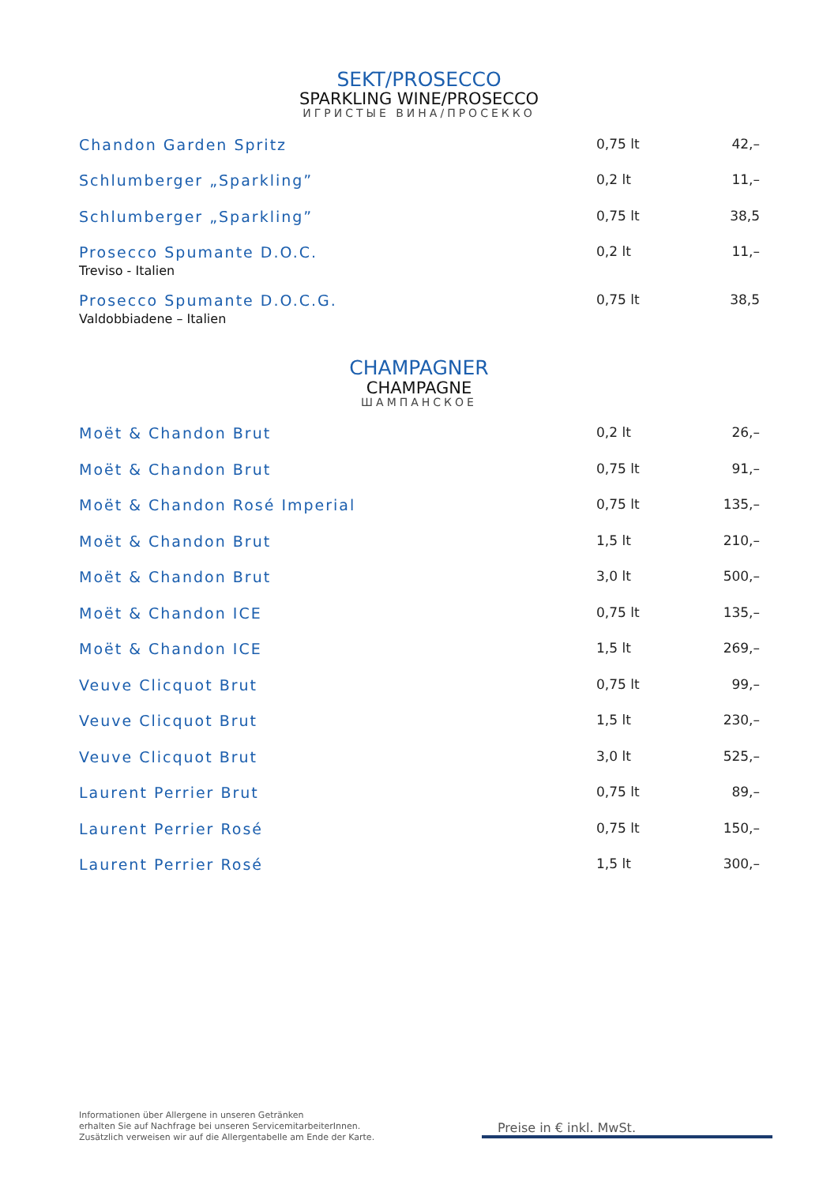SEKT/PROSECCO
SPARKLING WINE/PROSECCO
ИГРИСТЫЕ ВИНА/ПРОСЕККО
| Chandon Garden Spritz | 0,75 lt | 42,– |
| Schlumberger „Sparkling” | 0,2 lt | 11,– |
| Schlumberger „Sparkling” | 0,75 lt | 38,5 |
| Prosecco Spumante D.O.C. Treviso - Italien | 0,2 lt | 11,– |
| Prosecco Spumante D.O.C.G. Valdobbiadene – Italien | 0,75 lt | 38,5 |
CHAMPAGNER
CHAMPAGNE
ШАМПАНСКОЕ
| Moët & Chandon Brut | 0,2 lt | 26,– |
| Moët & Chandon Brut | 0,75 lt | 91,– |
| Moët & Chandon Rosé Imperial | 0,75 lt | 135,– |
| Moët & Chandon Brut | 1,5 lt | 210,– |
| Moët & Chandon Brut | 3,0 lt | 500,– |
| Moët & Chandon ICE | 0,75 lt | 135,– |
| Moët & Chandon ICE | 1,5 lt | 269,– |
| Veuve Clicquot Brut | 0,75 lt | 99,– |
| Veuve Clicquot Brut | 1,5 lt | 230,– |
| Veuve Clicquot Brut | 3,0 lt | 525,– |
| Laurent Perrier Brut | 0,75 lt | 89,– |
| Laurent Perrier Rosé | 0,75 lt | 150,– |
| Laurent Perrier Rosé | 1,5 lt | 300,– |
Informationen über Allergene in unseren Getränken
erhalten Sie auf Nachfrage bei unseren ServicemitarbeiterInnen.
Zusätzlich verweisen wir auf die Allergentabelle am Ende der Karte.
Preise in € inkl. MwSt.